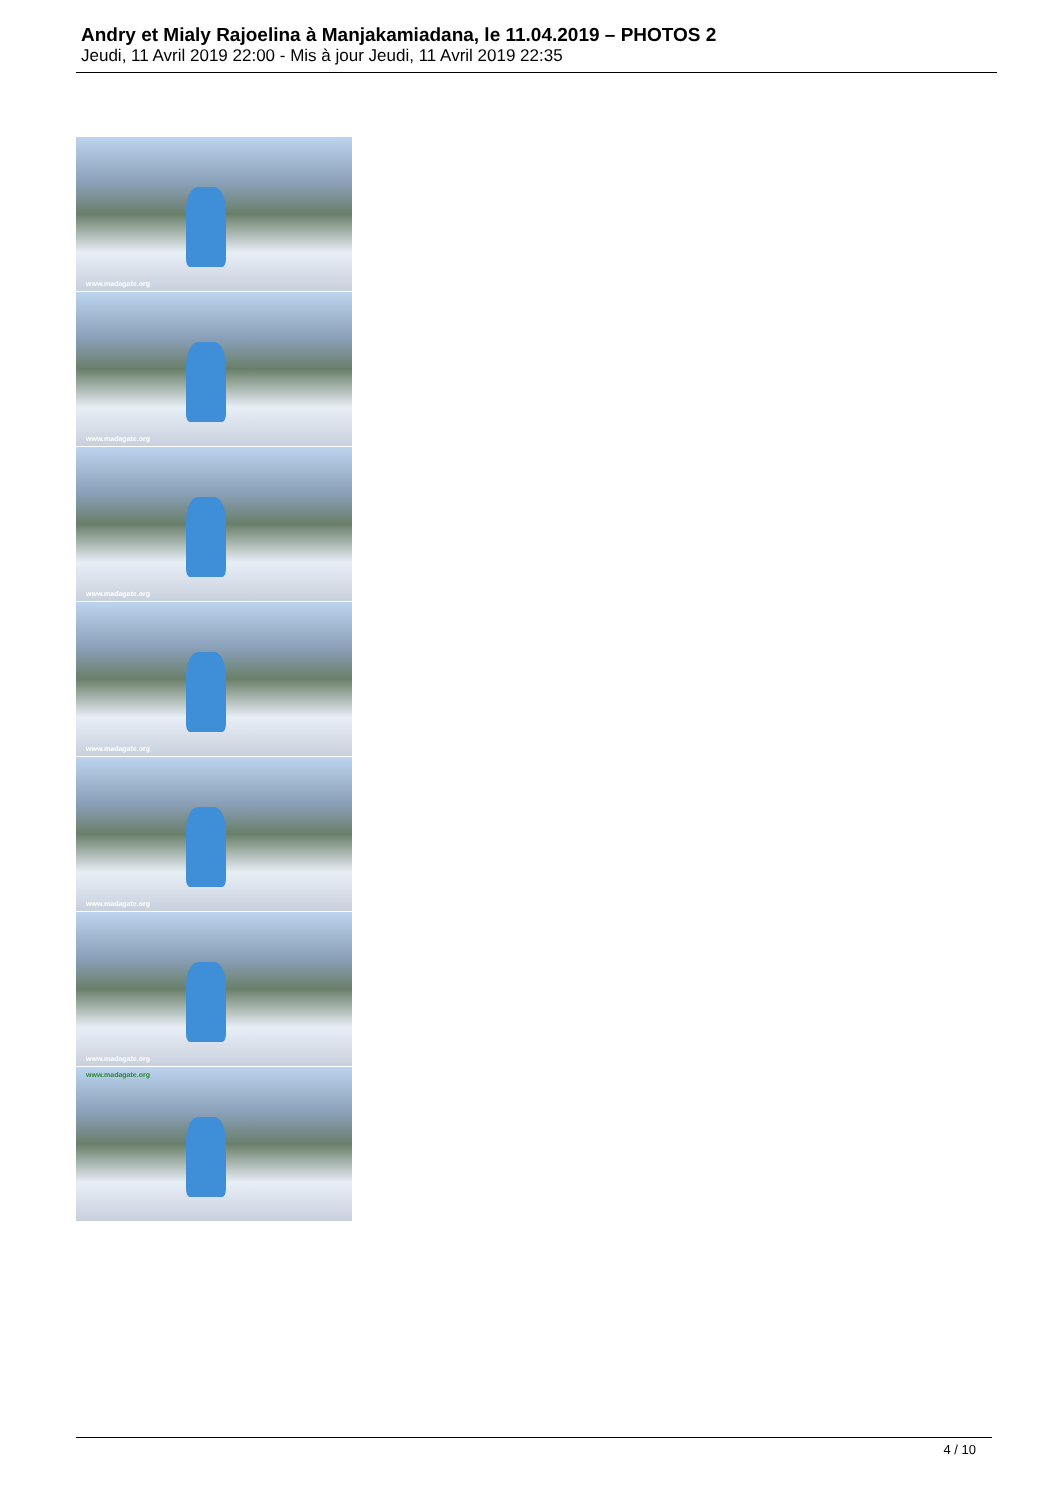Andry et Mialy Rajoelina à Manjakamiadana, le 11.04.2019 – PHOTOS 2
Jeudi, 11 Avril 2019 22:00 - Mis à jour Jeudi, 11 Avril 2019 22:35
www.madagate.org
www.madagate.org
www.madagate.org
www.madagate.org
www.madagate.org
www.madagate.org
www.madagate.org
4 / 10